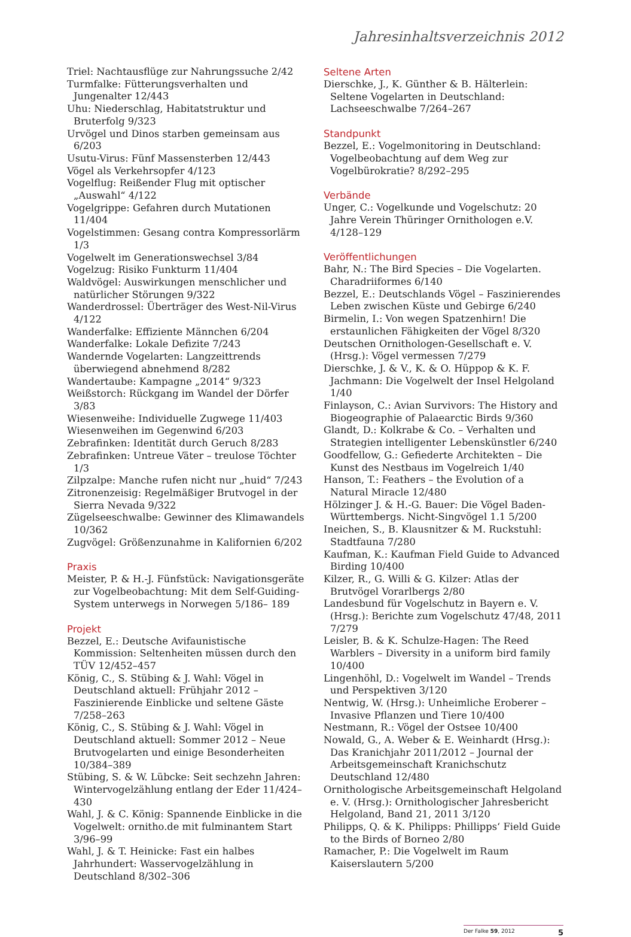Jahresinhaltsverzeichnis 2012
Triel: Nachtausflüge zur Nahrungssuche 2/42
Turmfalke: Fütterungsverhalten und Jungenalter 12/443
Uhu: Niederschlag, Habitatstruktur und Bruterfolg 9/323
Urvögel und Dinos starben gemeinsam aus 6/203
Usutu-Virus: Fünf Massensterben 12/443
Vögel als Verkehrsopfer 4/123
Vogelflug: Reißender Flug mit optischer „Auswahl“ 4/122
Vogelgrippe: Gefahren durch Mutationen 11/404
Vogelstimmen: Gesang contra Kompressorlärm 1/3
Vogelwelt im Generationswechsel 3/84
Vogelzug: Risiko Funkturm 11/404
Waldvögel: Auswirkungen menschlicher und natürlicher Störungen 9/322
Wanderdrossel: Überträger des West-Nil-Virus 4/122
Wanderfalke: Effiziente Männchen 6/204
Wanderfalke: Lokale Defizite 7/243
Wandernde Vogelarten: Langzeittrends überwiegend abnehmend 8/282
Wandertaube: Kampagne „2014“ 9/323
Weißstorch: Rückgang im Wandel der Dörfer 3/83
Wiesenweihe: Individuelle Zugwege 11/403
Wiesenweihen im Gegenwind 6/203
Zebrafinken: Identität durch Geruch 8/283
Zebrafinken: Untreue Väter – treulose Töchter 1/3
Zilpzalpe: Manche rufen nicht nur „huid“ 7/243
Zitronenzeisig: Regelmäßiger Brutvogel in der Sierra Nevada 9/322
Zügelseeschwalbe: Gewinner des Klimawandels 10/362
Zugvögel: Größenzunahme in Kalifornien 6/202
Praxis
Meister, P. & H.-J. Fünfstück: Navigationsgeräte zur Vogelbeobachtung: Mit dem Self-Guiding-System unterwegs in Norwegen 5/186– 189
Projekt
Bezzel, E.: Deutsche Avifaunistische Kommission: Seltenheiten müssen durch den TÜV 12/452–457
König, C., S. Stübing & J. Wahl: Vögel in Deutschland aktuell: Frühjahr 2012 – Faszinierende Einblicke und seltene Gäste 7/258–263
König, C., S. Stübing & J. Wahl: Vögel in Deutschland aktuell: Sommer 2012 – Neue Brutvogelarten und einige Besonderheiten 10/384–389
Stübing, S. & W. Lübcke: Seit sechzehn Jahren: Wintervogelzählung entlang der Eder 11/424–430
Wahl, J. & C. König: Spannende Einblicke in die Vogelwelt: ornitho.de mit fulminantem Start 3/96–99
Wahl, J. & T. Heinicke: Fast ein halbes Jahrhundert: Wasservogelzählung in Deutschland 8/302–306
Seltene Arten
Dierschke, J., K. Günther & B. Hälterlein: Seltene Vogelarten in Deutschland: Lachseeschwalbe 7/264–267
Standpunkt
Bezzel, E.: Vogelmonitoring in Deutschland: Vogelbeobachtung auf dem Weg zur Vogelbürokratie? 8/292–295
Verbände
Unger, C.: Vogelkunde und Vogelschutz: 20 Jahre Verein Thüringer Ornithologen e.V. 4/128–129
Veröffentlichungen
Bahr, N.: The Bird Species – Die Vogelarten. Charadriiformes 6/140
Bezzel, E.: Deutschlands Vögel – Faszinierendes Leben zwischen Küste und Gebirge 6/240
Birmelin, I.: Von wegen Spatzenhirn! Die erstaunlichen Fähigkeiten der Vögel 8/320
Deutschen Ornithologen-Gesellschaft e. V. (Hrsg.): Vögel vermessen 7/279
Dierschke, J. & V., K. & O. Hüppop & K. F. Jachmann: Die Vogelwelt der Insel Helgoland 1/40
Finlayson, C.: Avian Survivors: The History and Biogeographie of Palaearctic Birds 9/360
Glandt, D.: Kolkrabe & Co. – Verhalten und Strategien intelligenter Lebenskünstler 6/240
Goodfellow, G.: Gefiederte Architekten – Die Kunst des Nestbaus im Vogelreich 1/40
Hanson, T.: Feathers – the Evolution of a Natural Miracle 12/480
Hölzinger J. & H.-G. Bauer: Die Vögel Baden-Württembergs. Nicht-Singvögel 1.1 5/200
Ineichen, S., B. Klausnitzer & M. Ruckstuhl: Stadtfauna 7/280
Kaufman, K.: Kaufman Field Guide to Advanced Birding 10/400
Kilzer, R., G. Willi & G. Kilzer: Atlas der Brutvögel Vorarlbergs 2/80
Landesbund für Vogelschutz in Bayern e. V. (Hrsg.): Berichte zum Vogelschutz 47/48, 2011 7/279
Leisler, B. & K. Schulze-Hagen: The Reed Warblers – Diversity in a uniform bird family 10/400
Lingenhöhl, D.: Vogelwelt im Wandel – Trends und Perspektiven 3/120
Nentwig, W. (Hrsg.): Unheimliche Eroberer – Invasive Pflanzen und Tiere 10/400
Nestmann, R.: Vögel der Ostsee 10/400
Nowald, G., A. Weber & E. Weinhardt (Hrsg.): Das Kranichjahr 2011/2012 – Journal der Arbeitsgemeinschaft Kranichschutz Deutschland 12/480
Ornithologische Arbeitsgemeinschaft Helgoland e. V. (Hrsg.): Ornithologischer Jahresbericht Helgoland, Band 21, 2011 3/120
Philipps, Q. & K. Philipps: Phillipps‘ Field Guide to the Birds of Borneo 2/80
Ramacher, P.: Die Vogelwelt im Raum Kaiserslautern 5/200
Der Falke 59, 2012 5